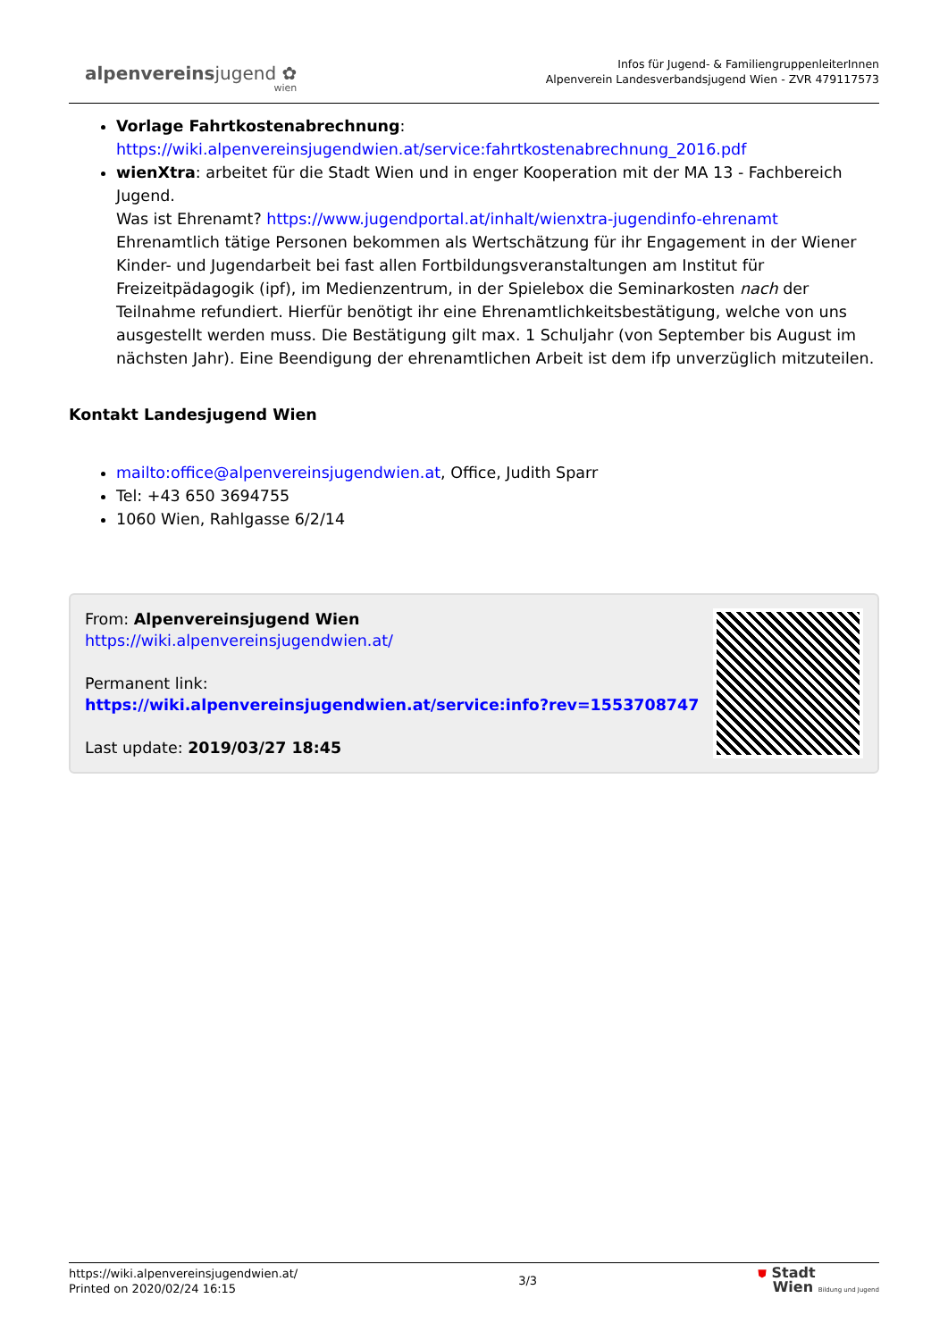alpenvereinsjugend ✿
wien
Infos für Jugend- & FamiliengruppenleiterInnen
Alpenverein Landesverbandsjugend Wien - ZVR 479117573
Vorlage Fahrtkostenabrechnung:
https://wiki.alpenvereinsjugendwien.at/service:fahrtkostenabrechnung_2016.pdf
wienXtra: arbeitet für die Stadt Wien und in enger Kooperation mit der MA 13 - Fachbereich Jugend.
Was ist Ehrenamt? https://www.jugendportal.at/inhalt/wienxtra-jugendinfo-ehrenamt
Ehrenamtlich tätige Personen bekommen als Wertschätzung für ihr Engagement in der Wiener Kinder- und Jugendarbeit bei fast allen Fortbildungsveranstaltungen am Institut für Freizeitpädagogik (ipf), im Medienzentrum, in der Spielebox die Seminarkosten nach der Teilnahme refundiert. Hierfür benötigt ihr eine Ehrenamtlichkeitsbestätigung, welche von uns ausgestellt werden muss. Die Bestätigung gilt max. 1 Schuljahr (von September bis August im nächsten Jahr). Eine Beendigung der ehrenamtlichen Arbeit ist dem ifp unverzüglich mitzuteilen.
Kontakt Landesjugend Wien
mailto:office@alpenvereinsjugendwien.at, Office, Judith Sparr
Tel: +43 650 3694755
1060 Wien, Rahlgasse 6/2/14
From: Alpenvereinsjugend Wien
https://wiki.alpenvereinsjugendwien.at/
Permanent link:
https://wiki.alpenvereinsjugendwien.at/service:info?rev=1553708747
Last update: 2019/03/27 18:45
https://wiki.alpenvereinsjugendwien.at/
Printed on 2020/02/24 16:15
3/3
⛊ Stadt
Wien Bildung und Jugend